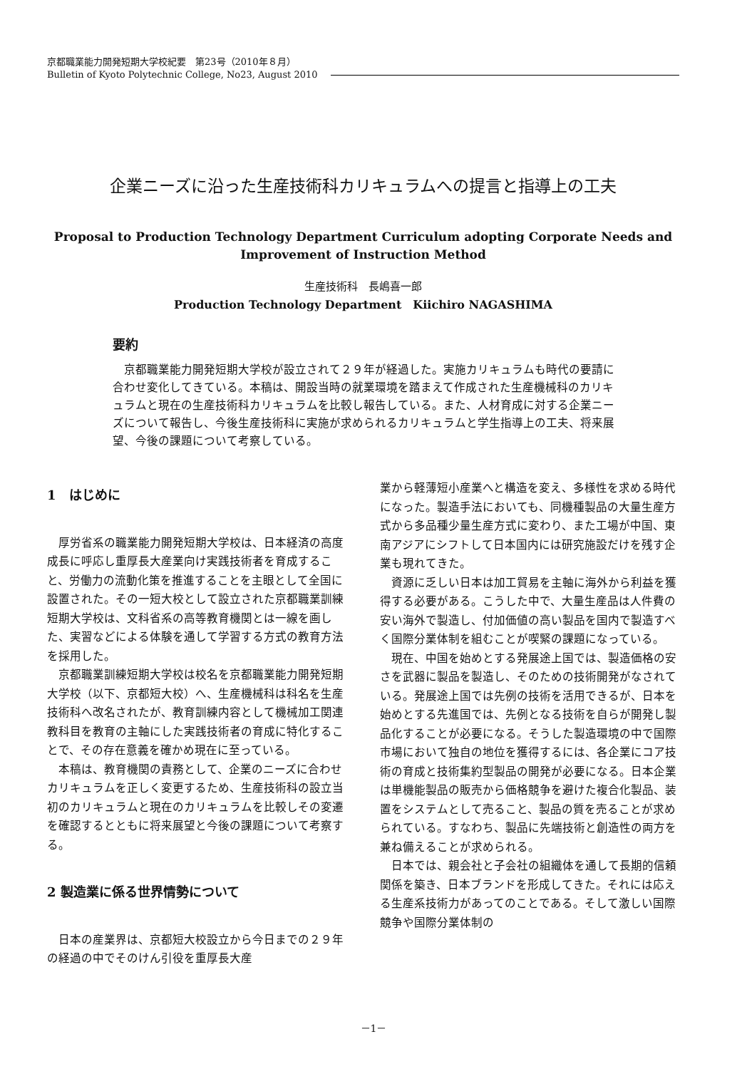京都職業能力開発短期大学校紀要　第23号（2010年８月）
Bulletin of Kyoto Polytechnic College, No23, August 2010
企業ニーズに沿った生産技術科カリキュラムへの提言と指導上の工夫
Proposal to Production Technology Department Curriculum adopting Corporate Needs and
Improvement of Instruction Method
生産技術科　長嶋喜一郎
Production Technology Department　Kiichiro NAGASHIMA
要約
京都職業能力開発短期大学校が設立されて２９年が経過した。実施カリキュラムも時代の要請に合わせ変化してきている。本稿は、開設当時の就業環境を踏まえて作成された生産機械科のカリキュラムと現在の生産技術科カリキュラムを比較し報告している。また、人材育成に対する企業ニーズについて報告し、今後生産技術科に実施が求められるカリキュラムと学生指導上の工夫、将来展望、今後の課題について考察している。
1　はじめに
厚労省系の職業能力開発短期大学校は、日本経済の高度成長に呼応し重厚長大産業向け実践技術者を育成すること、労働力の流動化策を推進することを主眼として全国に設置された。その一短大校として設立された京都職業訓練短期大学校は、文科省系の高等教育機関とは一線を画した、実習などによる体験を通して学習する方式の教育方法を採用した。
京都職業訓練短期大学校は校名を京都職業能力開発短期大学校（以下、京都短大校）へ、生産機械科は科名を生産技術科へ改名されたが、教育訓練内容として機械加工関連教科目を教育の主軸にした実践技術者の育成に特化することで、その存在意義を確かめ現在に至っている。
本稿は、教育機関の責務として、企業のニーズに合わせカリキュラムを正しく変更するため、生産技術科の設立当初のカリキュラムと現在のカリキュラムを比較しその変遷を確認するとともに将来展望と今後の課題について考察する。
2 製造業に係る世界情勢について
日本の産業界は、京都短大校設立から今日までの２９年の経過の中でそのけん引役を重厚長大産
業から軽薄短小産業へと構造を変え、多様性を求める時代になった。製造手法においても、同機種製品の大量生産方式から多品種少量生産方式に変わり、また工場が中国、東南アジアにシフトして日本国内には研究施設だけを残す企業も現れてきた。
資源に乏しい日本は加工貿易を主軸に海外から利益を獲得する必要がある。こうした中で、大量生産品は人件費の安い海外で製造し、付加価値の高い製品を国内で製造すべく国際分業体制を組むことが喫緊の課題になっている。
現在、中国を始めとする発展途上国では、製造価格の安さを武器に製品を製造し、そのための技術開発がなされている。発展途上国では先例の技術を活用できるが、日本を始めとする先進国では、先例となる技術を自らが開発し製品化することが必要になる。そうした製造環境の中で国際市場において独自の地位を獲得するには、各企業にコア技術の育成と技術集約型製品の開発が必要になる。日本企業は単機能製品の販売から価格競争を避けた複合化製品、装置をシステムとして売ること、製品の質を売ることが求められている。すなわち、製品に先端技術と創造性の両方を兼ね備えることが求められる。
日本では、親会社と子会社の組織体を通して長期的信頼関係を築き、日本ブランドを形成してきた。それには応える生産系技術力があってのことである。そして激しい国際競争や国際分業体制の
－1－